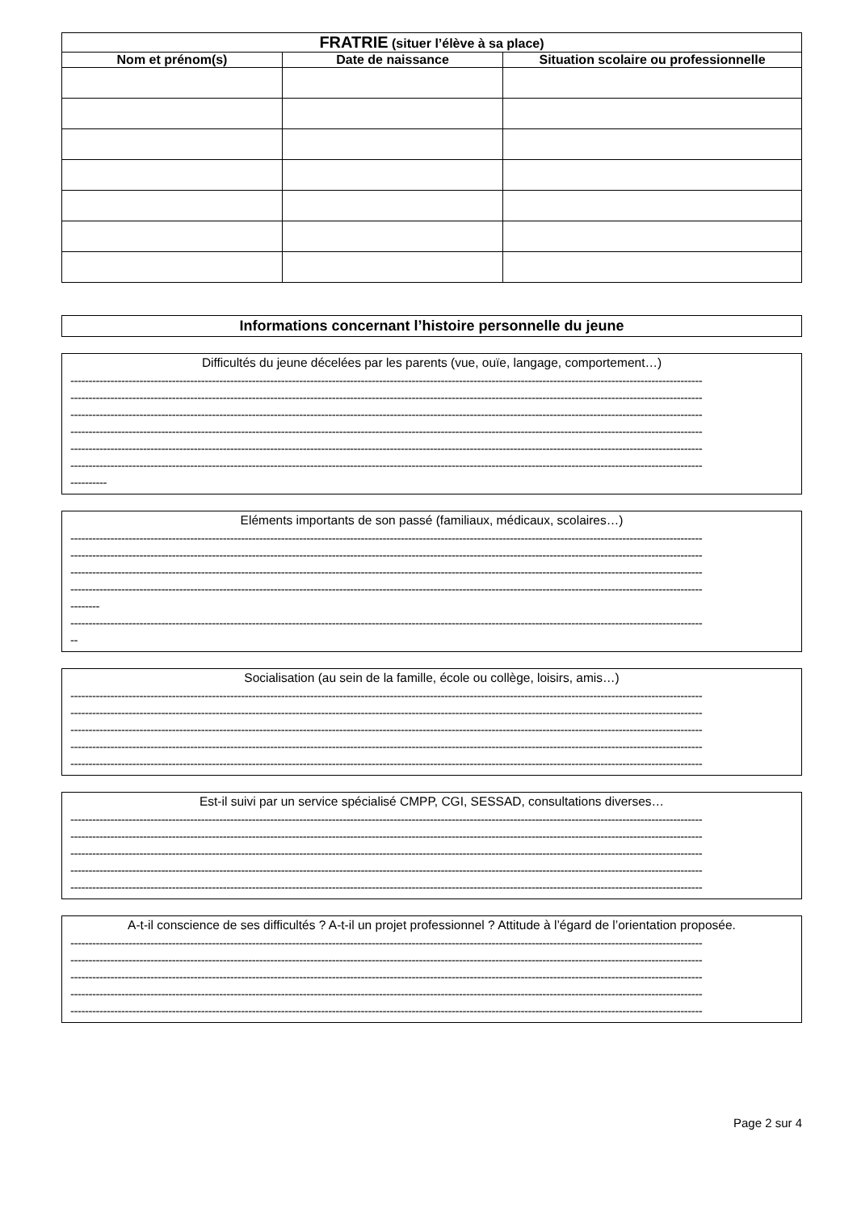| FRATRIE (situer l’élève à sa place) | | |
| --- | --- | --- |
| Nom et prénom(s) | Date de naissance | Situation scolaire ou professionnelle |
Informations concernant l’histoire personnelle du jeune
Difficultés du jeune décelées par les parents (vue, ouïe, langage, comportement…)
------------------------------------------------------------------------------------------------------------------------------------------------------------------------------
------------------------------------------------------------------------------------------------------------------------------------------------------------------------------
------------------------------------------------------------------------------------------------------------------------------------------------------------------------------
------------------------------------------------------------------------------------------------------------------------------------------------------------------------------
------------------------------------------------------------------------------------------------------------------------------------------------------------------------------
------------------------------------------------------------------------------------------------------------------------------------------------------------------------------
----------
Eléments importants de son passé (familiaux, médicaux, scolaires…)
------------------------------------------------------------------------------------------------------------------------------------------------------------------------------
------------------------------------------------------------------------------------------------------------------------------------------------------------------------------
------------------------------------------------------------------------------------------------------------------------------------------------------------------------------
------------------------------------------------------------------------------------------------------------------------------------------------------------------------------
--------
------------------------------------------------------------------------------------------------------------------------------------------------------------------------------
--
Socialisation (au sein de la famille, école ou collège, loisirs, amis…)
------------------------------------------------------------------------------------------------------------------------------------------------------------------------------
------------------------------------------------------------------------------------------------------------------------------------------------------------------------------
------------------------------------------------------------------------------------------------------------------------------------------------------------------------------
------------------------------------------------------------------------------------------------------------------------------------------------------------------------------
------------------------------------------------------------------------------------------------------------------------------------------------------------------------------
Est-il suivi par un service spécialisé CMPP, CGI, SESSAD, consultations diverses…
------------------------------------------------------------------------------------------------------------------------------------------------------------------------------
------------------------------------------------------------------------------------------------------------------------------------------------------------------------------
------------------------------------------------------------------------------------------------------------------------------------------------------------------------------
------------------------------------------------------------------------------------------------------------------------------------------------------------------------------
------------------------------------------------------------------------------------------------------------------------------------------------------------------------------
A-t-il conscience de ses difficultés ? A-t-il un projet professionnel ? Attitude à l’égard de l’orientation proposée.
------------------------------------------------------------------------------------------------------------------------------------------------------------------------------
------------------------------------------------------------------------------------------------------------------------------------------------------------------------------
------------------------------------------------------------------------------------------------------------------------------------------------------------------------------
------------------------------------------------------------------------------------------------------------------------------------------------------------------------------
------------------------------------------------------------------------------------------------------------------------------------------------------------------------------
Page 2 sur 4